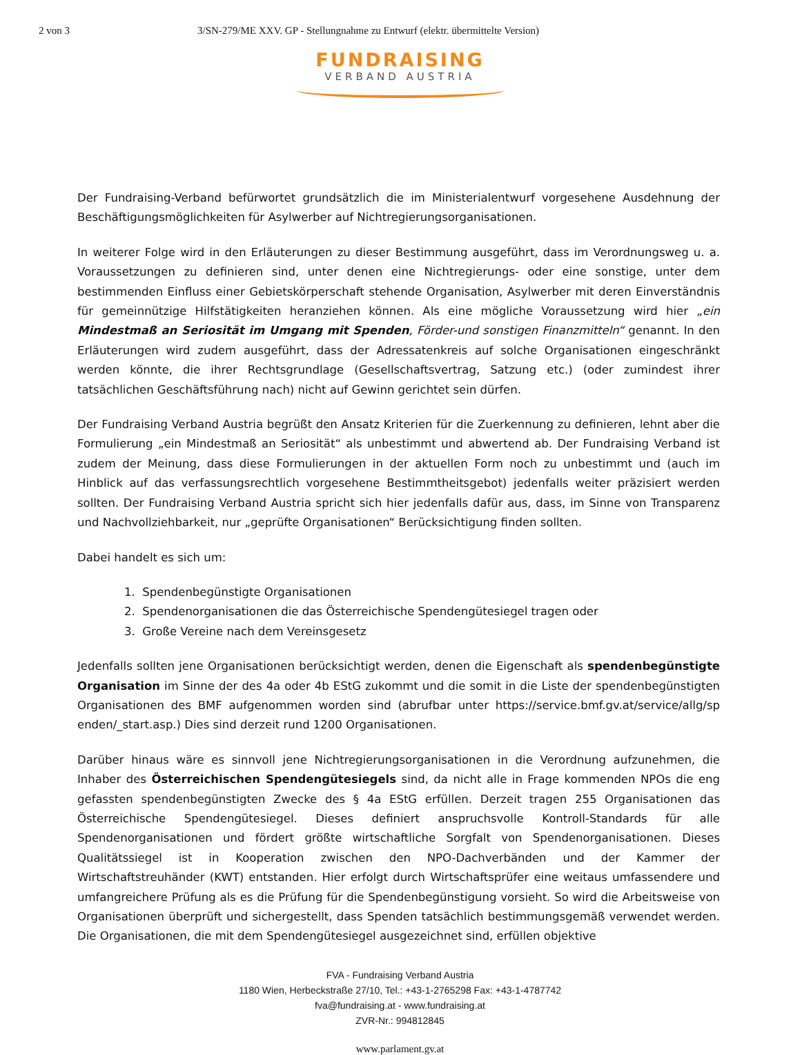2 von 3 3/SN-279/ME XXV. GP - Stellungnahme zu Entwurf (elektr. übermittelte Version)
FUNDRAISING
VERBAND AUSTRIA
Der Fundraising-Verband befürwortet grundsätzlich die im Ministerialentwurf vorgesehene Ausdehnung der Beschäftigungsmöglichkeiten für Asylwerber auf Nichtregierungsorganisationen.
In weiterer Folge wird in den Erläuterungen zu dieser Bestimmung ausgeführt, dass im Verordnungsweg u. a. Voraussetzungen zu definieren sind, unter denen eine Nichtregierungs- oder eine sonstige, unter dem bestimmenden Einfluss einer Gebietskörperschaft stehende Organisation, Asylwerber mit deren Einverständnis für gemeinnützige Hilfstätigkeiten heranziehen können. Als eine mögliche Voraussetzung wird hier „ein Mindestmaß an Seriosität im Umgang mit Spenden, Förder-und sonstigen Finanzmitteln“ genannt. In den Erläuterungen wird zudem ausgeführt, dass der Adressatenkreis auf solche Organisationen eingeschränkt werden könnte, die ihrer Rechtsgrundlage (Gesellschaftsvertrag, Satzung etc.) (oder zumindest ihrer tatsächlichen Geschäftsführung nach) nicht auf Gewinn gerichtet sein dürfen.
Der Fundraising Verband Austria begrüßt den Ansatz Kriterien für die Zuerkennung zu definieren, lehnt aber die Formulierung „ein Mindestmaß an Seriosität“ als unbestimmt und abwertend ab. Der Fundraising Verband ist zudem der Meinung, dass diese Formulierungen in der aktuellen Form noch zu unbestimmt und (auch im Hinblick auf das verfassungsrechtlich vorgesehene Bestimmtheitsgebot) jedenfalls weiter präzisiert werden sollten. Der Fundraising Verband Austria spricht sich hier jedenfalls dafür aus, dass, im Sinne von Transparenz und Nachvollziehbarkeit, nur „geprüfte Organisationen“ Berücksichtigung finden sollten.
Dabei handelt es sich um:
1. Spendenbegünstigte Organisationen
2. Spendenorganisationen die das Österreichische Spendengütesiegel tragen oder
3. Große Vereine nach dem Vereinsgesetz
Jedenfalls sollten jene Organisationen berücksichtigt werden, denen die Eigenschaft als spendenbegünstigte Organisation im Sinne der des 4a oder 4b EStG zukommt und die somit in die Liste der spendenbegünstigten Organisationen des BMF aufgenommen worden sind (abrufbar unter https://service.bmf.gv.at/service/allg/sp enden/_start.asp.) Dies sind derzeit rund 1200 Organisationen.
Darüber hinaus wäre es sinnvoll jene Nichtregierungsorganisationen in die Verordnung aufzunehmen, die Inhaber des Österreichischen Spendengütesiegels sind, da nicht alle in Frage kommenden NPOs die eng gefassten spendenbegünstigten Zwecke des § 4a EStG erfüllen. Derzeit tragen 255 Organisationen das Österreichische Spendengütesiegel. Dieses definiert anspruchsvolle Kontroll-Standards für alle Spendenorganisationen und fördert größte wirtschaftliche Sorgfalt von Spendenorganisationen. Dieses Qualitätssiegel ist in Kooperation zwischen den NPO-Dachverbänden und der Kammer der Wirtschaftstreuhänder (KWT) entstanden. Hier erfolgt durch Wirtschaftsprüfer eine weitaus umfassendere und umfangreichere Prüfung als es die Prüfung für die Spendenbegünstigung vorsieht. So wird die Arbeitsweise von Organisationen überprüft und sichergestellt, dass Spenden tatsächlich bestimmungsgemäß verwendet werden. Die Organisationen, die mit dem Spendengütesiegel ausgezeichnet sind, erfüllen objektive
FVA - Fundraising Verband Austria
1180 Wien, Herbeckstraße 27/10, Tel.: +43-1-2765298 Fax: +43-1-4787742
fva@fundraising.at - www.fundraising.at
ZVR-Nr.: 994812845
www.parlament.gv.at